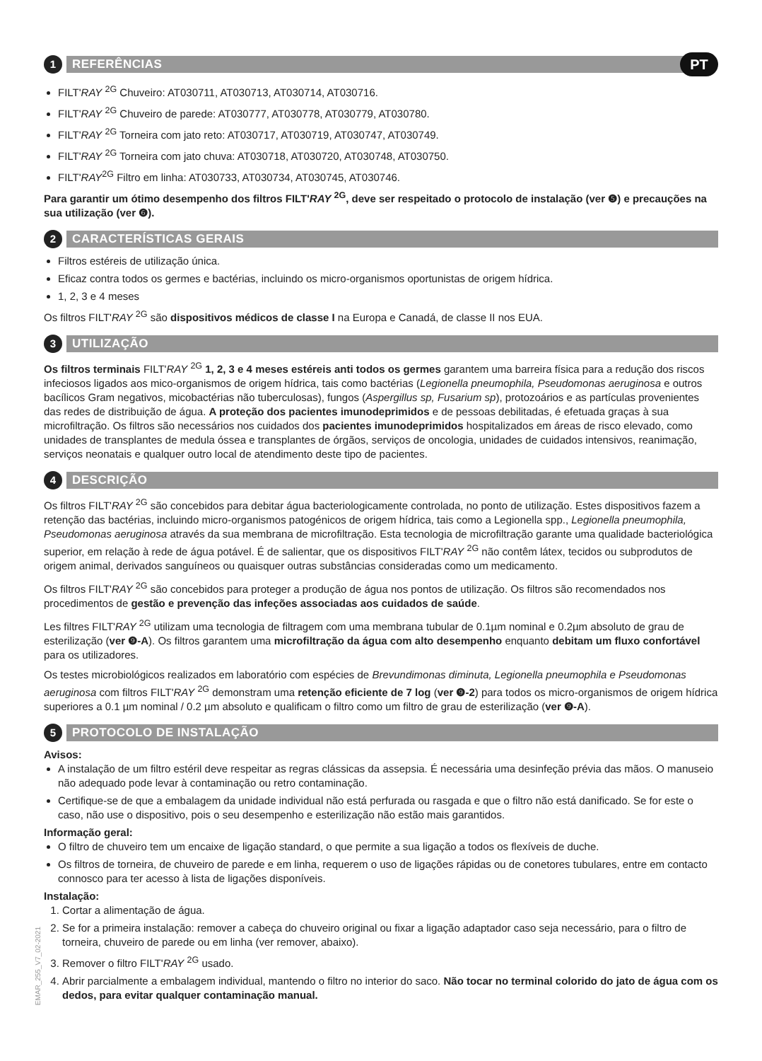1 REFERÊNCIAS PT
FILT'RAY <sup>2G</sup> Chuveiro: AT030711, AT030713, AT030714, AT030716.
FILT'RAY <sup>2G</sup> Chuveiro de parede: AT030777, AT030778, AT030779, AT030780.
FILT'RAY <sup>2G</sup> Torneira com jato reto: AT030717, AT030719, AT030747, AT030749.
FILT'RAY <sup>2G</sup> Torneira com jato chuva: AT030718, AT030720, AT030748, AT030750.
FILT'RAY<sup>2G</sup> Filtro em linha: AT030733, AT030734, AT030745, AT030746.
Para garantir um ótimo desempenho dos filtros FILT'RAY <sup>2G</sup>, deve ser respeitado o protocolo de instalação (ver ❺) e precauções na sua utilização (ver ❻).
2 CARACTERÍSTICAS GERAIS
Filtros estéreis de utilização única.
Eficaz contra todos os germes e bactérias, incluindo os micro-organismos oportunistas de origem hídrica.
1, 2, 3 e 4 meses
Os filtros FILT'RAY <sup>2G</sup> são dispositivos médicos de classe I na Europa e Canadá, de classe II nos EUA.
3 UTILIZAÇÃO
Os filtros terminais FILT'RAY <sup>2G</sup> 1, 2, 3 e 4 meses estéreis anti todos os germes garantem uma barreira física para a redução dos riscos infeciosos ligados aos mico-organismos de origem hídrica, tais como bactérias (Legionella pneumophila, Pseudomonas aeruginosa e outros bacílicos Gram negativos, micobactérias não tuberculosas), fungos (Aspergillus sp, Fusarium sp), protozoários e as partículas provenientes das redes de distribuição de água. A proteção dos pacientes imunodeprimidos e de pessoas debilitadas, é efetuada graças à sua microfiltração. Os filtros são necessários nos cuidados dos pacientes imunodeprimidos hospitalizados em áreas de risco elevado, como unidades de transplantes de medula óssea e transplantes de órgãos, serviços de oncologia, unidades de cuidados intensivos, reanimação, serviços neonatais e qualquer outro local de atendimento deste tipo de pacientes.
4 DESCRIÇÃO
Os filtros FILT'RAY <sup>2G</sup> são concebidos para debitar água bacteriologicamente controlada, no ponto de utilização. Estes dispositivos fazem a retenção das bactérias, incluindo micro-organismos patogénicos de origem hídrica, tais como a Legionella spp., Legionella pneumophila, Pseudomonas aeruginosa através da sua membrana de microfiltração. Esta tecnologia de microfiltração garante uma qualidade bacteriológica superior, em relação à rede de água potável. É de salientar, que os dispositivos FILT'RAY <sup>2G</sup> não contêm látex, tecidos ou subprodutos de origem animal, derivados sanguíneos ou quaisquer outras substâncias consideradas como um medicamento.
Os filtros FILT'RAY <sup>2G</sup> são concebidos para proteger a produção de água nos pontos de utilização. Os filtros são recomendados nos procedimentos de gestão e prevenção das infeções associadas aos cuidados de saúde.
Les filtres FILT'RAY <sup>2G</sup> utilizam uma tecnologia de filtragem com uma membrana tubular de 0.1µm nominal e 0.2µm absoluto de grau de esterilização (ver ❾-A). Os filtros garantem uma microfiltração da água com alto desempenho enquanto debitam um fluxo confortável para os utilizadores.
Os testes microbiológicos realizados em laboratório com espécies de Brevundimonas diminuta, Legionella pneumophila e Pseudomonas aeruginosa com filtros FILT'RAY <sup>2G</sup> demonstram uma retenção eficiente de 7 log (ver ❾-2) para todos os micro-organismos de origem hídrica superiores a 0.1 µm nominal / 0.2 µm absoluto e qualificam o filtro como um filtro de grau de esterilização (ver ❾-A).
5 PROTOCOLO DE INSTALAÇÃO
Avisos:
A instalação de um filtro estéril deve respeitar as regras clássicas da assepsia. É necessária uma desinfeção prévia das mãos. O manuseio não adequado pode levar à contaminação ou retro contaminação.
Certifique-se de que a embalagem da unidade individual não está perfurada ou rasgada e que o filtro não está danificado. Se for este o caso, não use o dispositivo, pois o seu desempenho e esterilização não estão mais garantidos.
Informação geral:
O filtro de chuveiro tem um encaixe de ligação standard, o que permite a sua ligação a todos os flexíveis de duche.
Os filtros de torneira, de chuveiro de parede e em linha, requerem o uso de ligações rápidas ou de conetores tubulares, entre em contacto connosco para ter acesso à lista de ligações disponíveis.
Instalação:
1. Cortar a alimentação de água.
2. Se for a primeira instalação: remover a cabeça do chuveiro original ou fixar a ligação adaptador caso seja necessário, para o filtro de torneira, chuveiro de parede ou em linha (ver remover, abaixo).
3. Remover o filtro FILT'RAY <sup>2G</sup> usado.
4. Abrir parcialmente a embalagem individual, mantendo o filtro no interior do saco. Não tocar no terminal colorido do jato de água com os dedos, para evitar qualquer contaminação manual.
EMAR_255_V7_02-2021